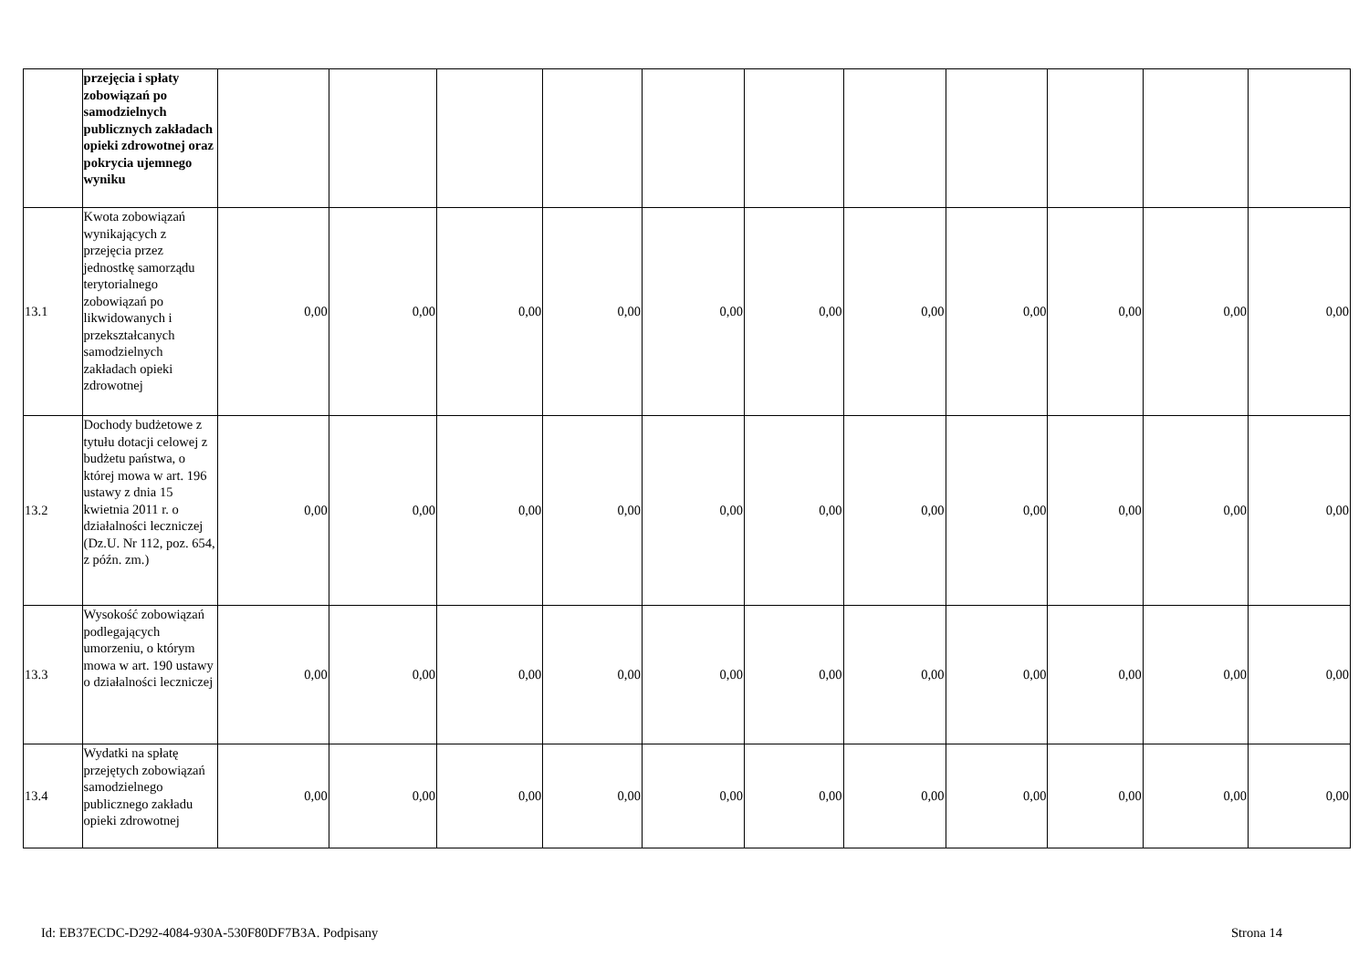| | przejęcia i spłaty zobowiązań po samodzielnych publicznych zakładach opieki zdrowotnej oraz pokrycia ujemnego wyniku | | | | | | | | | | | |
| 13.1 | Kwota zobowiązań wynikających z przejęcia przez jednostkę samorządu terytorialnego zobowiązań po likwidowanych i przekształcanych samodzielnych zakładach opieki zdrowotnej | 0,00 | 0,00 | 0,00 | 0,00 | 0,00 | 0,00 | 0,00 | 0,00 | 0,00 | 0,00 | 0,00 |
| 13.2 | Dochody budżetowe z tytułu dotacji celowej z budżetu państwa, o której mowa w art. 196 ustawy z dnia 15 kwietnia 2011 r. o działalności leczniczej (Dz.U. Nr 112, poz. 654, z późn. zm.) | 0,00 | 0,00 | 0,00 | 0,00 | 0,00 | 0,00 | 0,00 | 0,00 | 0,00 | 0,00 | 0,00 |
| 13.3 | Wysokość zobowiązań podlegających umorzeniu, o którym mowa w art. 190 ustawy o działalności leczniczej | 0,00 | 0,00 | 0,00 | 0,00 | 0,00 | 0,00 | 0,00 | 0,00 | 0,00 | 0,00 | 0,00 |
| 13.4 | Wydatki na spłatę przejętych zobowiązań samodzielnego publicznego zakładu opieki zdrowotnej | 0,00 | 0,00 | 0,00 | 0,00 | 0,00 | 0,00 | 0,00 | 0,00 | 0,00 | 0,00 | 0,00 |
Id: EB37ECDC-D292-4084-930A-530F80DF7B3A. Podpisany Strona 14